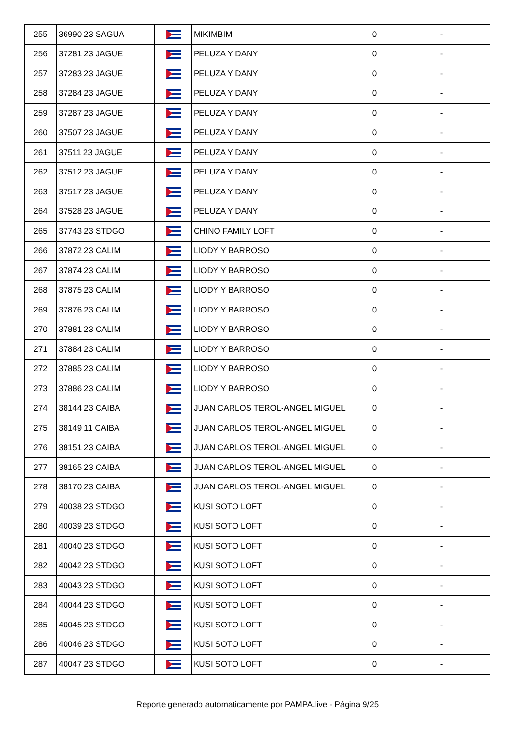| 255 | 36990 23 SAGUA | | MIKIMBIM | 0 | - |
| 256 | 37281 23 JAGUE | | PELUZA Y DANY | 0 | - |
| 257 | 37283 23 JAGUE | | PELUZA Y DANY | 0 | - |
| 258 | 37284 23 JAGUE | | PELUZA Y DANY | 0 | - |
| 259 | 37287 23 JAGUE | | PELUZA Y DANY | 0 | - |
| 260 | 37507 23 JAGUE | | PELUZA Y DANY | 0 | - |
| 261 | 37511 23 JAGUE | | PELUZA Y DANY | 0 | - |
| 262 | 37512 23 JAGUE | | PELUZA Y DANY | 0 | - |
| 263 | 37517 23 JAGUE | | PELUZA Y DANY | 0 | - |
| 264 | 37528 23 JAGUE | | PELUZA Y DANY | 0 | - |
| 265 | 37743 23 STDGO | | CHINO FAMILY LOFT | 0 | - |
| 266 | 37872 23 CALIM | | LIODY Y BARROSO | 0 | - |
| 267 | 37874 23 CALIM | | LIODY Y BARROSO | 0 | - |
| 268 | 37875 23 CALIM | | LIODY Y BARROSO | 0 | - |
| 269 | 37876 23 CALIM | | LIODY Y BARROSO | 0 | - |
| 270 | 37881 23 CALIM | | LIODY Y BARROSO | 0 | - |
| 271 | 37884 23 CALIM | | LIODY Y BARROSO | 0 | - |
| 272 | 37885 23 CALIM | | LIODY Y BARROSO | 0 | - |
| 273 | 37886 23 CALIM | | LIODY Y BARROSO | 0 | - |
| 274 | 38144 23 CAIBA | | JUAN CARLOS TEROL-ANGEL MIGUEL | 0 | - |
| 275 | 38149 11 CAIBA | | JUAN CARLOS TEROL-ANGEL MIGUEL | 0 | - |
| 276 | 38151 23 CAIBA | | JUAN CARLOS TEROL-ANGEL MIGUEL | 0 | - |
| 277 | 38165 23 CAIBA | | JUAN CARLOS TEROL-ANGEL MIGUEL | 0 | - |
| 278 | 38170 23 CAIBA | | JUAN CARLOS TEROL-ANGEL MIGUEL | 0 | - |
| 279 | 40038 23 STDGO | | KUSI SOTO LOFT | 0 | - |
| 280 | 40039 23 STDGO | | KUSI SOTO LOFT | 0 | - |
| 281 | 40040 23 STDGO | | KUSI SOTO LOFT | 0 | - |
| 282 | 40042 23 STDGO | | KUSI SOTO LOFT | 0 | - |
| 283 | 40043 23 STDGO | | KUSI SOTO LOFT | 0 | - |
| 284 | 40044 23 STDGO | | KUSI SOTO LOFT | 0 | - |
| 285 | 40045 23 STDGO | | KUSI SOTO LOFT | 0 | - |
| 286 | 40046 23 STDGO | | KUSI SOTO LOFT | 0 | - |
| 287 | 40047 23 STDGO | | KUSI SOTO LOFT | 0 | - |
Reporte generado automaticamente por PAMPA.live - Página 9/25